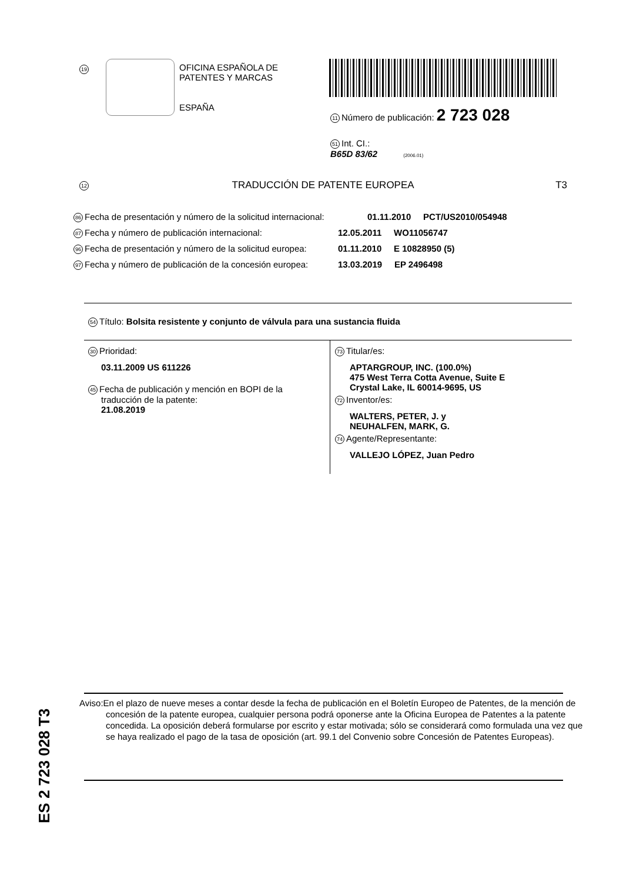19
OFICINA ESPAÑOLA DE
PATENTES Y MARCAS
ESPAÑA
11 Número de publicación: 2 723 028
51 Int. CI.:
B65D 83/62 (2006.01)
12 TRADUCCIÓN DE PATENTE EUROPEA T3
86 Fecha de presentación y número de la solicitud internacional: 01.11.2010 PCT/US2010/054948
87 Fecha y número de publicación internacional: 12.05.2011 WO11056747
96 Fecha de presentación y número de la solicitud europea: 01.11.2010 E 10828950 (5)
97 Fecha y número de publicación de la concesión europea: 13.03.2019 EP 2496498
54 Título: Bolsita resistente y conjunto de válvula para una sustancia fluida
30 Prioridad:
03.11.2009 US 611226
45 Fecha de publicación y mención en BOPI de la
traducción de la patente:
21.08.2019
73 Titular/es:
APTARGROUP, INC. (100.0%)
475 West Terra Cotta Avenue, Suite E
Crystal Lake, IL 60014-9695, US
72 Inventor/es:
WALTERS, PETER, J. y
NEUHALFEN, MARK, G.
74 Agente/Representante:
VALLEJO LÓPEZ, Juan Pedro
ES 2 723 028 T3
Aviso:En el plazo de nueve meses a contar desde la fecha de publicación en el Boletín Europeo de Patentes, de la mención de concesión de la patente europea, cualquier persona podrá oponerse ante la Oficina Europea de Patentes a la patente concedida. La oposición deberá formularse por escrito y estar motivada; sólo se considerará como formulada una vez que se haya realizado el pago de la tasa de oposición (art. 99.1 del Convenio sobre Concesión de Patentes Europeas).